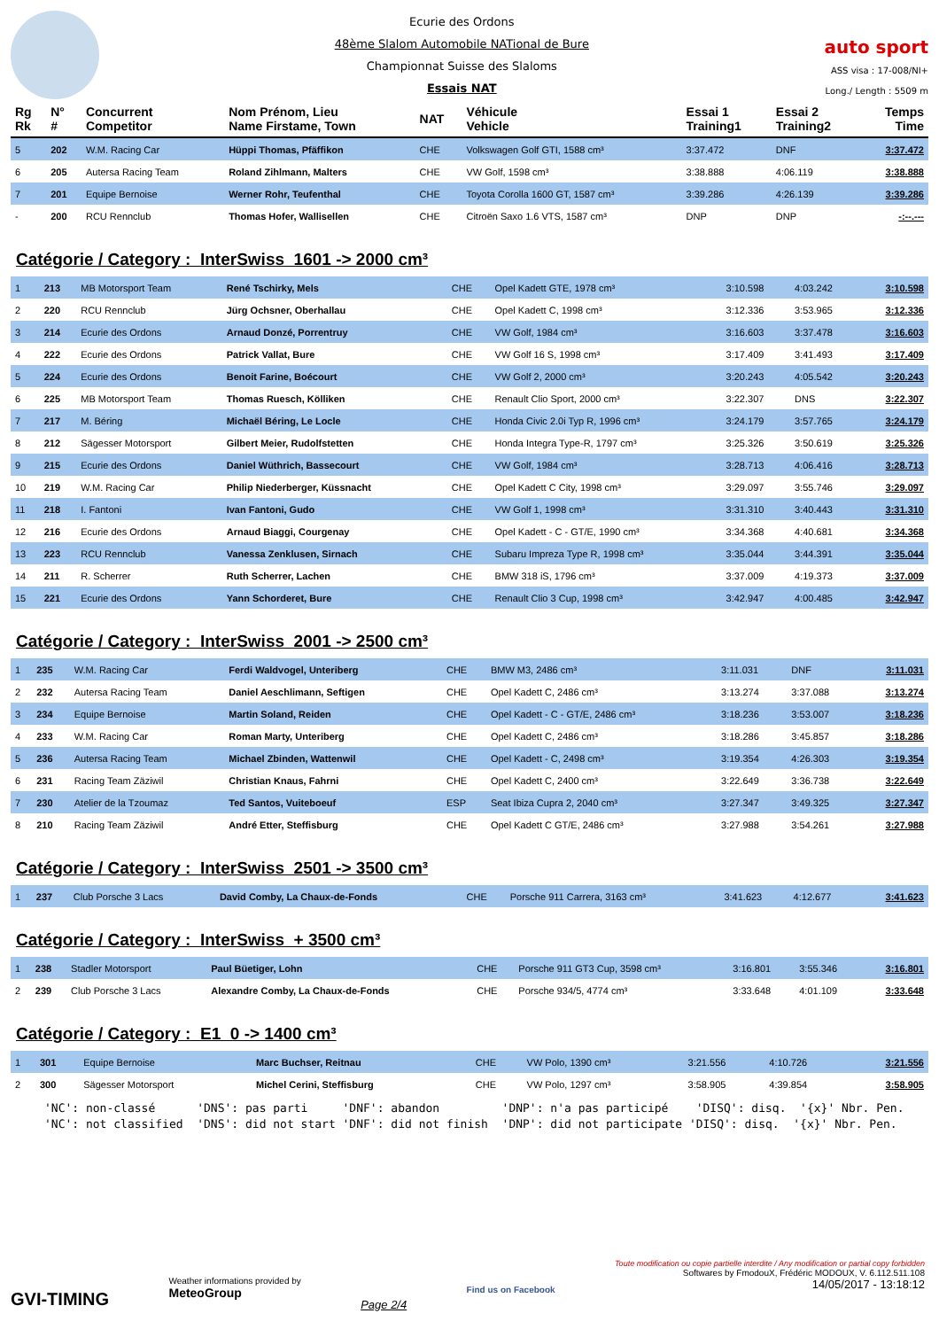Ecurie des Ordons
48ème Slalom Automobile NATional de Bure
Championnat Suisse des Slaloms
Essais NAT
auto sport
ASS visa : 17-008/NI+
Long./ Length : 5509 m
| Rg Rk | N° # | Concurrent Competitor | Nom Prénom, Lieu Name Firstame, Town | NAT | Véhicule Vehicle | Essai 1 Training1 | Essai 2 Training2 | Temps Time |
| --- | --- | --- | --- | --- | --- | --- | --- | --- |
| 5 | 202 | W.M. Racing Car | Hüppi Thomas, Pfäffikon | CHE | Volkswagen Golf GTI, 1588 cm³ | 3:37.472 | DNF | 3:37.472 |
| 6 | 205 | Autersa Racing Team | Roland Zihlmann, Malters | CHE | VW Golf, 1598 cm³ | 3:38.888 | 4:06.119 | 3:38.888 |
| 7 | 201 | Equipe Bernoise | Werner Rohr, Teufenthal | CHE | Toyota Corolla 1600 GT, 1587 cm³ | 3:39.286 | 4:26.139 | 3:39.286 |
| - | 200 | RCU Rennclub | Thomas Hofer, Wallisellen | CHE | Citroën Saxo 1.6 VTS, 1587 cm³ | DNP | DNP | -:--.--- |
Catégorie / Category : InterSwiss 1601 -> 2000 cm³
| 1 | 213 | MB Motorsport Team | René Tschirky, Mels | CHE | Opel Kadett GTE, 1978 cm³ | 3:10.598 | 4:03.242 | 3:10.598 |
| 2 | 220 | RCU Rennclub | Jürg Ochsner, Oberhallau | CHE | Opel Kadett C, 1998 cm³ | 3:12.336 | 3:53.965 | 3:12.336 |
| 3 | 214 | Ecurie des Ordons | Arnaud Donzé, Porrentruy | CHE | VW Golf, 1984 cm³ | 3:16.603 | 3:37.478 | 3:16.603 |
| 4 | 222 | Ecurie des Ordons | Patrick Vallat, Bure | CHE | VW Golf 16 S, 1998 cm³ | 3:17.409 | 3:41.493 | 3:17.409 |
| 5 | 224 | Ecurie des Ordons | Benoit Farine, Boécourt | CHE | VW Golf 2, 2000 cm³ | 3:20.243 | 4:05.542 | 3:20.243 |
| 6 | 225 | MB Motorsport Team | Thomas Ruesch, Kölliken | CHE | Renault Clio Sport, 2000 cm³ | 3:22.307 | DNS | 3:22.307 |
| 7 | 217 | M. Béring | Michaël Béring, Le Locle | CHE | Honda Civic 2.0i Typ R, 1996 cm³ | 3:24.179 | 3:57.765 | 3:24.179 |
| 8 | 212 | Sägesser Motorsport | Gilbert Meier, Rudolfstetten | CHE | Honda Integra Type-R, 1797 cm³ | 3:25.326 | 3:50.619 | 3:25.326 |
| 9 | 215 | Ecurie des Ordons | Daniel Wüthrich, Bassecourt | CHE | VW Golf, 1984 cm³ | 3:28.713 | 4:06.416 | 3:28.713 |
| 10 | 219 | W.M. Racing Car | Philip Niederberger, Küssnacht | CHE | Opel Kadett C City, 1998 cm³ | 3:29.097 | 3:55.746 | 3:29.097 |
| 11 | 218 | I. Fantoni | Ivan Fantoni, Gudo | CHE | VW Golf 1, 1998 cm³ | 3:31.310 | 3:40.443 | 3:31.310 |
| 12 | 216 | Ecurie des Ordons | Arnaud Biaggi, Courgenay | CHE | Opel Kadett - C - GT/E, 1990 cm³ | 3:34.368 | 4:40.681 | 3:34.368 |
| 13 | 223 | RCU Rennclub | Vanessa Zenklusen, Sirnach | CHE | Subaru Impreza Type R, 1998 cm³ | 3:35.044 | 3:44.391 | 3:35.044 |
| 14 | 211 | R. Scherrer | Ruth Scherrer, Lachen | CHE | BMW 318 iS, 1796 cm³ | 3:37.009 | 4:19.373 | 3:37.009 |
| 15 | 221 | Ecurie des Ordons | Yann Schorderet, Bure | CHE | Renault Clio 3 Cup, 1998 cm³ | 3:42.947 | 4:00.485 | 3:42.947 |
Catégorie / Category : InterSwiss 2001 -> 2500 cm³
| 1 | 235 | W.M. Racing Car | Ferdi Waldvogel, Unteriberg | CHE | BMW M3, 2486 cm³ | 3:11.031 | DNF | 3:11.031 |
| 2 | 232 | Autersa Racing Team | Daniel Aeschlimann, Seftigen | CHE | Opel Kadett C, 2486 cm³ | 3:13.274 | 3:37.088 | 3:13.274 |
| 3 | 234 | Equipe Bernoise | Martin Soland, Reiden | CHE | Opel Kadett - C - GT/E, 2486 cm³ | 3:18.236 | 3:53.007 | 3:18.236 |
| 4 | 233 | W.M. Racing Car | Roman Marty, Unteriberg | CHE | Opel Kadett C, 2486 cm³ | 3:18.286 | 3:45.857 | 3:18.286 |
| 5 | 236 | Autersa Racing Team | Michael Zbinden, Wattenwil | CHE | Opel Kadett - C, 2498 cm³ | 3:19.354 | 4:26.303 | 3:19.354 |
| 6 | 231 | Racing Team Zäziwil | Christian Knaus, Fahrni | CHE | Opel Kadett C, 2400 cm³ | 3:22.649 | 3:36.738 | 3:22.649 |
| 7 | 230 | Atelier de la Tzoumaz | Ted Santos, Vuiteboeuf | ESP | Seat Ibiza Cupra 2, 2040 cm³ | 3:27.347 | 3:49.325 | 3:27.347 |
| 8 | 210 | Racing Team Zäziwil | André Etter, Steffisburg | CHE | Opel Kadett C GT/E, 2486 cm³ | 3:27.988 | 3:54.261 | 3:27.988 |
Catégorie / Category : InterSwiss 2501 -> 3500 cm³
| 1 | 237 | Club Porsche 3 Lacs | David Comby, La Chaux-de-Fonds | CHE | Porsche 911 Carrera, 3163 cm³ | 3:41.623 | 4:12.677 | 3:41.623 |
Catégorie / Category : InterSwiss + 3500 cm³
| 1 | 238 | Stadler Motorsport | Paul Büetiger, Lohn | CHE | Porsche 911 GT3 Cup, 3598 cm³ | 3:16.801 | 3:55.346 | 3:16.801 |
| 2 | 239 | Club Porsche 3 Lacs | Alexandre Comby, La Chaux-de-Fonds | CHE | Porsche 934/5, 4774 cm³ | 3:33.648 | 4:01.109 | 3:33.648 |
Catégorie / Category : E1 0 -> 1400 cm³
| 1 | 301 | Equipe Bernoise | Marc Buchser, Reitnau | CHE | VW Polo, 1390 cm³ | 3:21.556 | 4:10.726 | 3:21.556 |
| 2 | 300 | Sägesser Motorsport | Michel Cerini, Steffisburg | CHE | VW Polo, 1297 cm³ | 3:58.905 | 4:39.854 | 3:58.905 |
'NC': non-classé 'DNS': pas parti 'DNF': abandon 'DNP': n'a pas participé 'DISQ': disq. '{x}' Nbr. Pen. 'NC': not classified 'DNS': did not start 'DNF': did not finish 'DNP': did not participate 'DISQ': disq. '{x}' Nbr. Pen.
GVI-TIMING
Weather informations provided by
MeteoGroup
Page 2/4
Find us on Facebook
Toute modification ou copie partielle interdite / Any modification or partial copy forbidden
Softwares by FmodouX, Frédéric MODOUX, V. 6.112.511.108
14/05/2017 - 13:18:12